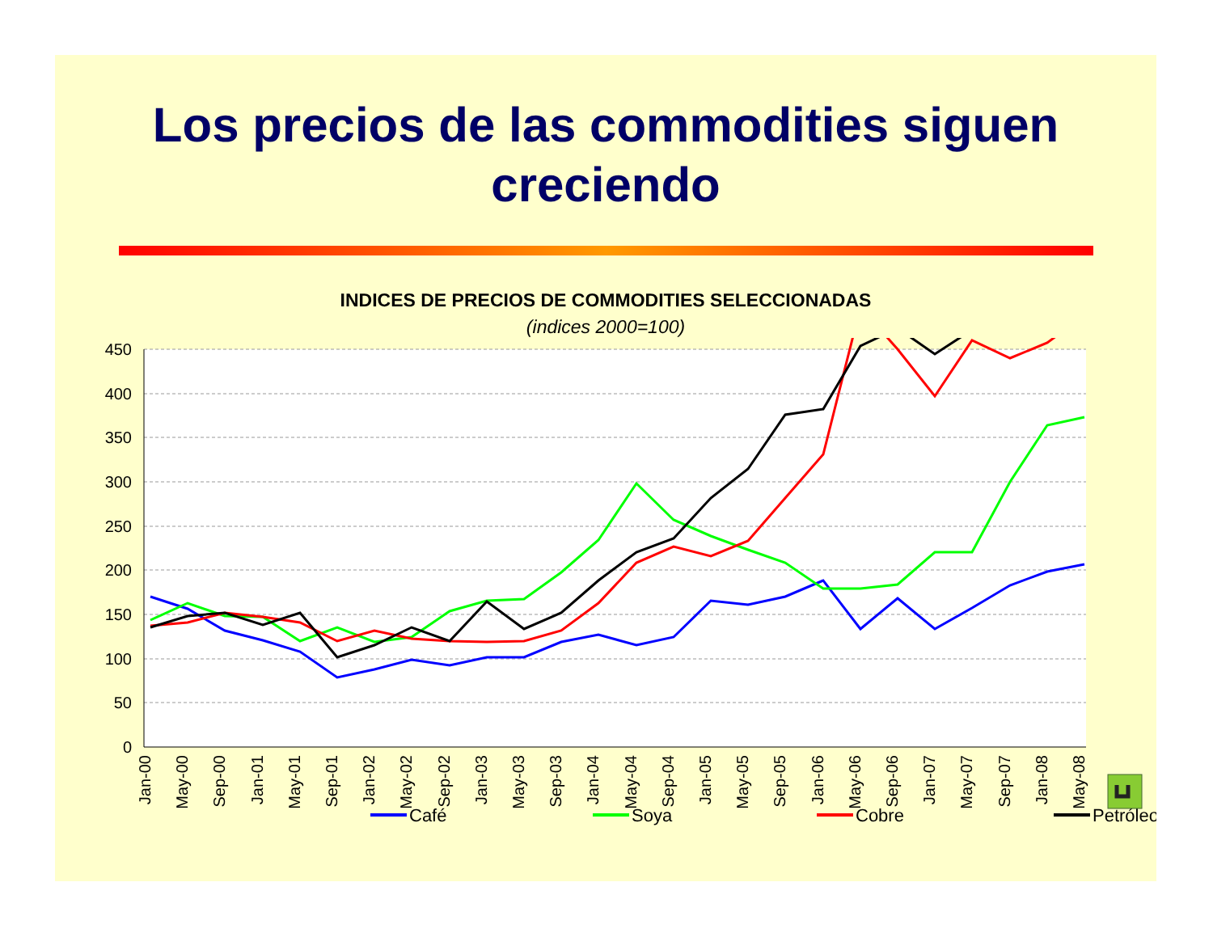Los precios de las commodities siguen
creciendo
INDICES DE PRECIOS DE COMMODITIES SELECCIONADAS
(indices 2000=100)
450
400
350
300
250
200
150
100
50
0
Jan-00
May-00
Sep-00
Jan-01
May-01
Sep-01
Jan-02
May-02
Sep-02
Jan-03
May-03
Sep-03
Jan-04
May-04
Sep-04
Jan-05
May-05
Sep-05
Jan-06
May-06
Sep-06
Jan-07
May-07
Sep-07
Jan-08
May-08
Café
Soya
Cobre
Petróleo